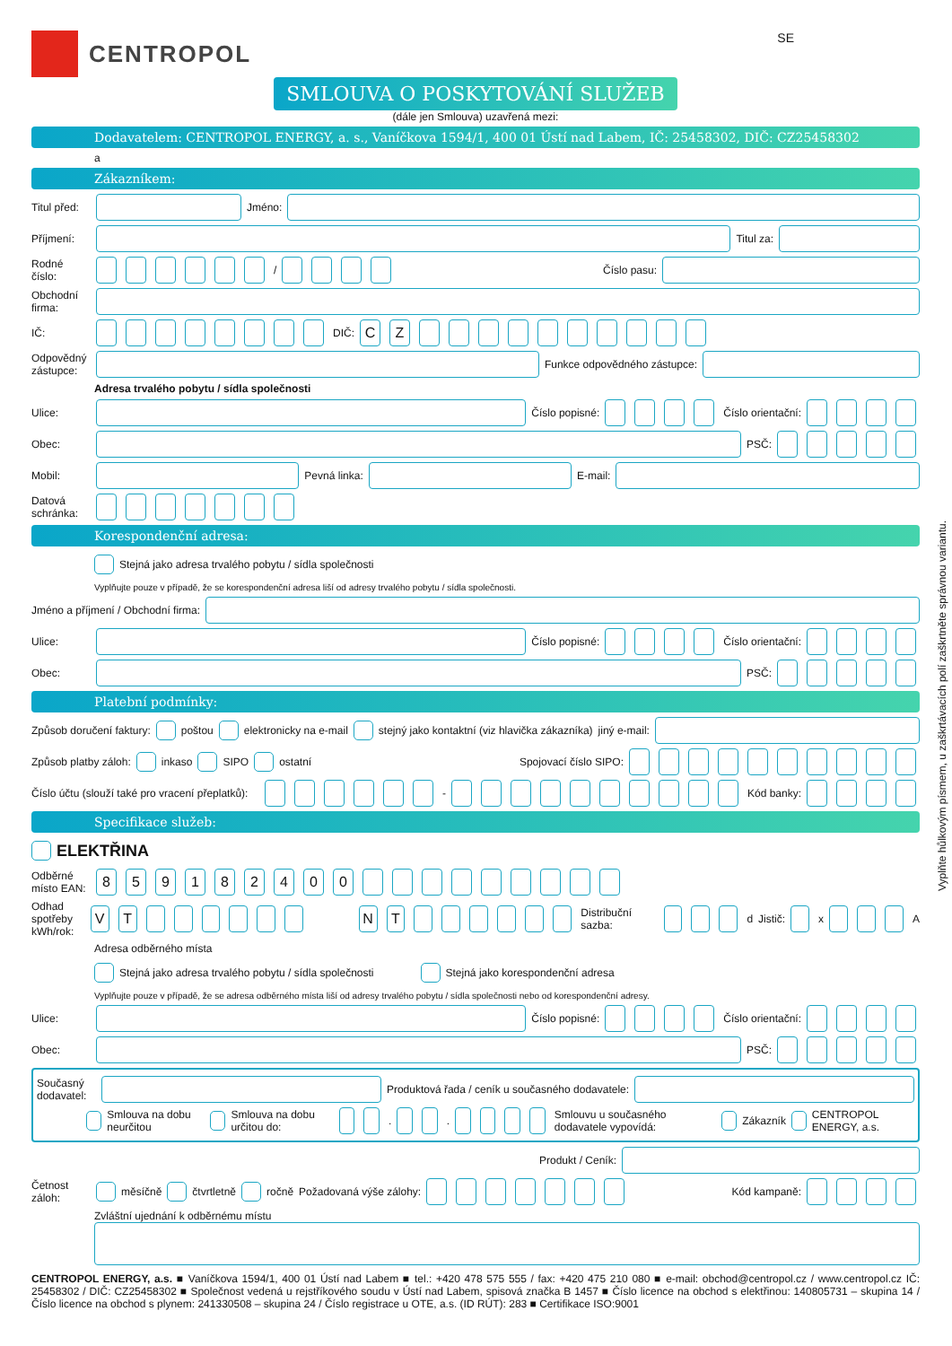CENTROPOL
SE
SMLOUVA O POSKYTOVÁNÍ SLUŽEB
(dále jen Smlouva) uzavřená mezi:
Dodavatelem: CENTROPOL ENERGY, a. s., Vaníčkova 1594/1, 400 01 Ústí nad Labem, IČ: 25458302, DIČ: CZ25458302
a
Zákazníkem:
Titul před:
Jméno:
Příjmení: Titul za:
Rodné číslo: / Číslo pasu:
Obchodní firma:
IČ: DIČ: CZ
Odpovědný zástupce:
Funkce odpovědného zástupce:
Adresa trvalého pobytu / sídla společnosti
Ulice: Číslo popisné: Číslo orientační:
Obec: PSČ:
Mobil: Pevná linka: E-mail:
Datová schránka:
Korespondenční adresa:
Stejná jako adresa trvalého pobytu / sídla společnosti
Vyplňujte pouze v případě, že se korespondenční adresa liší od adresy trvalého pobytu / sídla společnosti.
Jméno a příjmení / Obchodní firma:
Ulice: Číslo popisné: Číslo orientační:
Obec: PSČ:
Platební podmínky:
Způsob doručení faktury: poštou elektronicky na e-mail stejný jako kontaktní (viz hlavička zákazníka) jiný e-mail:
Způsob platby záloh: inkaso SIPO ostatní Spojovací číslo SIPO:
Číslo účtu (slouží také pro vracení přeplatků): - Kód banky:
Specifikace služeb:
ELEKTŘINA
Odběrné místo EAN: 859182400
Odhad spotřeby kWh/rok: VT NT Distribuční sazba: d Jistič: x A
Adresa odběrného místa
Stejná jako adresa trvalého pobytu / sídla společnosti Stejná jako korespondenční adresa
Vyplňujte pouze v případě, že se adresa odběrného místa liší od adresy trvalého pobytu / sídla společnosti nebo od korespondenční adresy.
Ulice: Číslo popisné: Číslo orientační:
Obec: PSČ:
Současný dodavatel:
Produktová řada / ceník u současného dodavatele:
Smlouva na dobu neurčitou Smlouva na dobu určitou do: . . Smlouvu u současného dodavatele vypovídá: Zákazník CENTROPOL ENERGY, a.s.
Produkt / Ceník:
Četnost záloh: měsíčně čtvrtletně ročně Požadovaná výše zálohy: Kód kampaně:
Zvláštní ujednání k odběrnému místu
CENTROPOL ENERGY, a.s. ■ Vaníčkova 1594/1, 400 01 Ústí nad Labem ■ tel.: +420 478 575 555 / fax: +420 475 210 080 ■ e-mail: obchod@centropol.cz / www.centropol.cz IČ: 25458302 / DIČ: CZ25458302 ■ Společnost vedená u rejstříkového soudu v Ústí nad Labem, spisová značka B 1457 ■ Číslo licence na obchod s elektřinou: 140805731 – skupina 14 / Číslo licence na obchod s plynem: 241330508 – skupina 24 / Číslo registrace u OTE, a.s. (ID RÚT): 283 ■ Certifikace ISO:9001
Vyplňte hůlkovým písmem, u zaškrtávacích polí zaškrtněte správnou variantu.